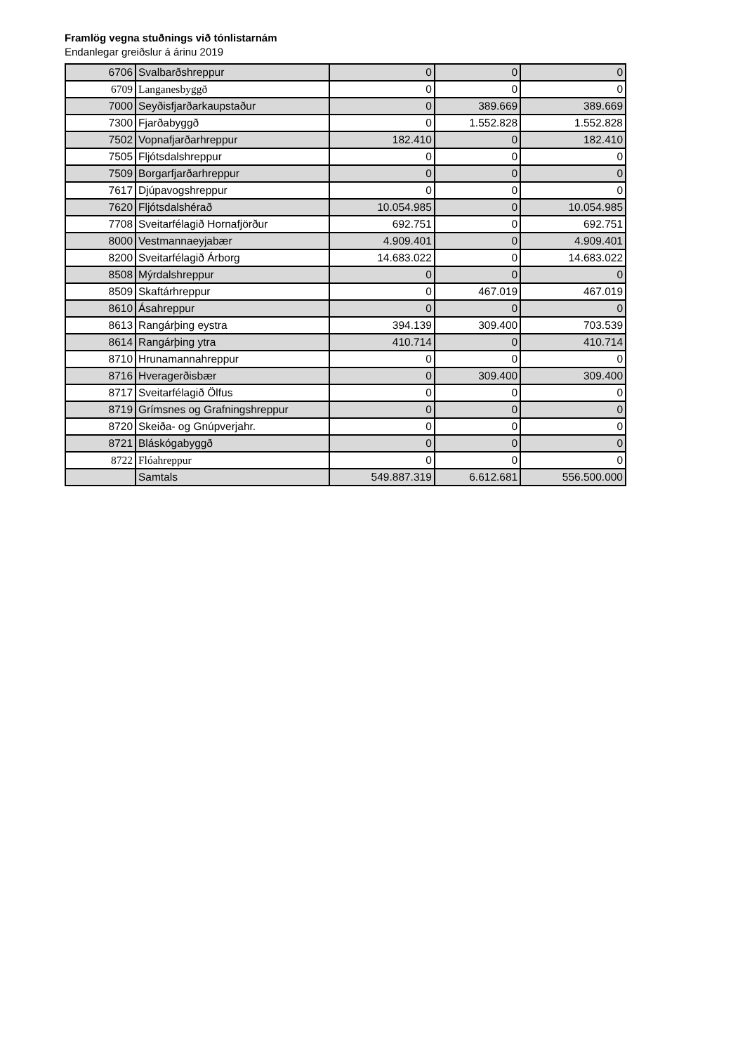Framlög vegna stuðnings við tónlistarnám
Endanlegar greiðslur á árinu 2019
| 6706 | Svalbarðshreppur | 0 | 0 | 0 |
| 6709 | Langanesbyggð | 0 | 0 | 0 |
| 7000 | Seyðisfjarðarkaupstaður | 0 | 389.669 | 389.669 |
| 7300 | Fjarðabyggð | 0 | 1.552.828 | 1.552.828 |
| 7502 | Vopnafjarðarhreppur | 182.410 | 0 | 182.410 |
| 7505 | Fljótsdalshreppur | 0 | 0 | 0 |
| 7509 | Borgarfjarðarhreppur | 0 | 0 | 0 |
| 7617 | Djúpavogshreppur | 0 | 0 | 0 |
| 7620 | Fljótsdalshérað | 10.054.985 | 0 | 10.054.985 |
| 7708 | Sveitarfélagið Hornafjörður | 692.751 | 0 | 692.751 |
| 8000 | Vestmannaeyjabær | 4.909.401 | 0 | 4.909.401 |
| 8200 | Sveitarfélagið Árborg | 14.683.022 | 0 | 14.683.022 |
| 8508 | Mýrdalshreppur | 0 | 0 | 0 |
| 8509 | Skaftárhreppur | 0 | 467.019 | 467.019 |
| 8610 | Ásahreppur | 0 | 0 | 0 |
| 8613 | Rangárþing eystra | 394.139 | 309.400 | 703.539 |
| 8614 | Rangárþing ytra | 410.714 | 0 | 410.714 |
| 8710 | Hrunamannahreppur | 0 | 0 | 0 |
| 8716 | Hveragerðisbær | 0 | 309.400 | 309.400 |
| 8717 | Sveitarfélagið Ölfus | 0 | 0 | 0 |
| 8719 | Grímsnes og Grafningshreppur | 0 | 0 | 0 |
| 8720 | Skeiða- og Gnúpverjahr. | 0 | 0 | 0 |
| 8721 | Bláskógabyggð | 0 | 0 | 0 |
| 8722 | Flóahreppur | 0 | 0 | 0 |
| | Samtals | 549.887.319 | 6.612.681 | 556.500.000 |